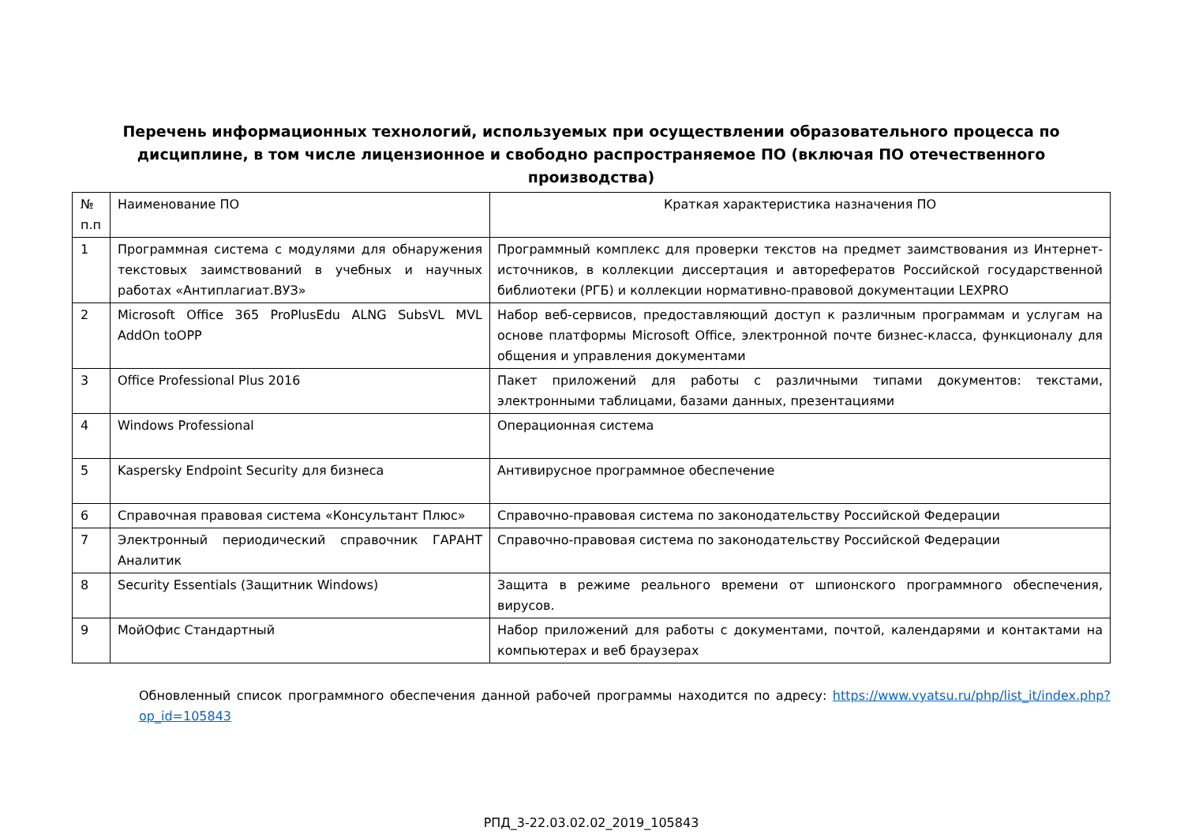Перечень информационных технологий, используемых при осуществлении образовательного процесса по дисциплине, в том числе лицензионное и свободно распространяемое ПО (включая ПО отечественного производства)
| № п.п | Наименование ПО | Краткая характеристика назначения ПО |
| 1 | Программная система с модулями для обнаружения текстовых заимствований в учебных и научных работах «Антиплагиат.ВУЗ» | Программный комплекс для проверки текстов на предмет заимствования из Интернет-источников, в коллекции диссертация и авторефератов Российской государственной библиотеки (РГБ) и коллекции нормативно-правовой документации LEXPRO |
| 2 | Microsoft Office 365 ProPlusEdu ALNG SubsVL MVL AddOn toOPP | Набор веб-сервисов, предоставляющий доступ к различным программам и услугам на основе платформы Microsoft Office, электронной почте бизнес-класса, функционалу для общения и управления документами |
| 3 | Office Professional Plus 2016 | Пакет приложений для работы с различными типами документов: текстами, электронными таблицами, базами данных, презентациями |
| 4 | Windows Professional | Операционная система |
| 5 | Kaspersky Endpoint Security для бизнеса | Антивирусное программное обеспечение |
| 6 | Справочная правовая система «Консультант Плюс» | Справочно-правовая система по законодательству Российской Федерации |
| 7 | Электронный периодический справочник ГАРАНТ Аналитик | Справочно-правовая система по законодательству Российской Федерации |
| 8 | Security Essentials (Защитник Windows) | Защита в режиме реального времени от шпионского программного обеспечения, вирусов. |
| 9 | МойОфис Стандартный | Набор приложений для работы с документами, почтой, календарями и контактами на компьютерах и веб браузерах |
Обновленный список программного обеспечения данной рабочей программы находится по адресу: https://www.vyatsu.ru/php/list_it/index.php?op_id=105843
РПД_3-22.03.02.02_2019_105843